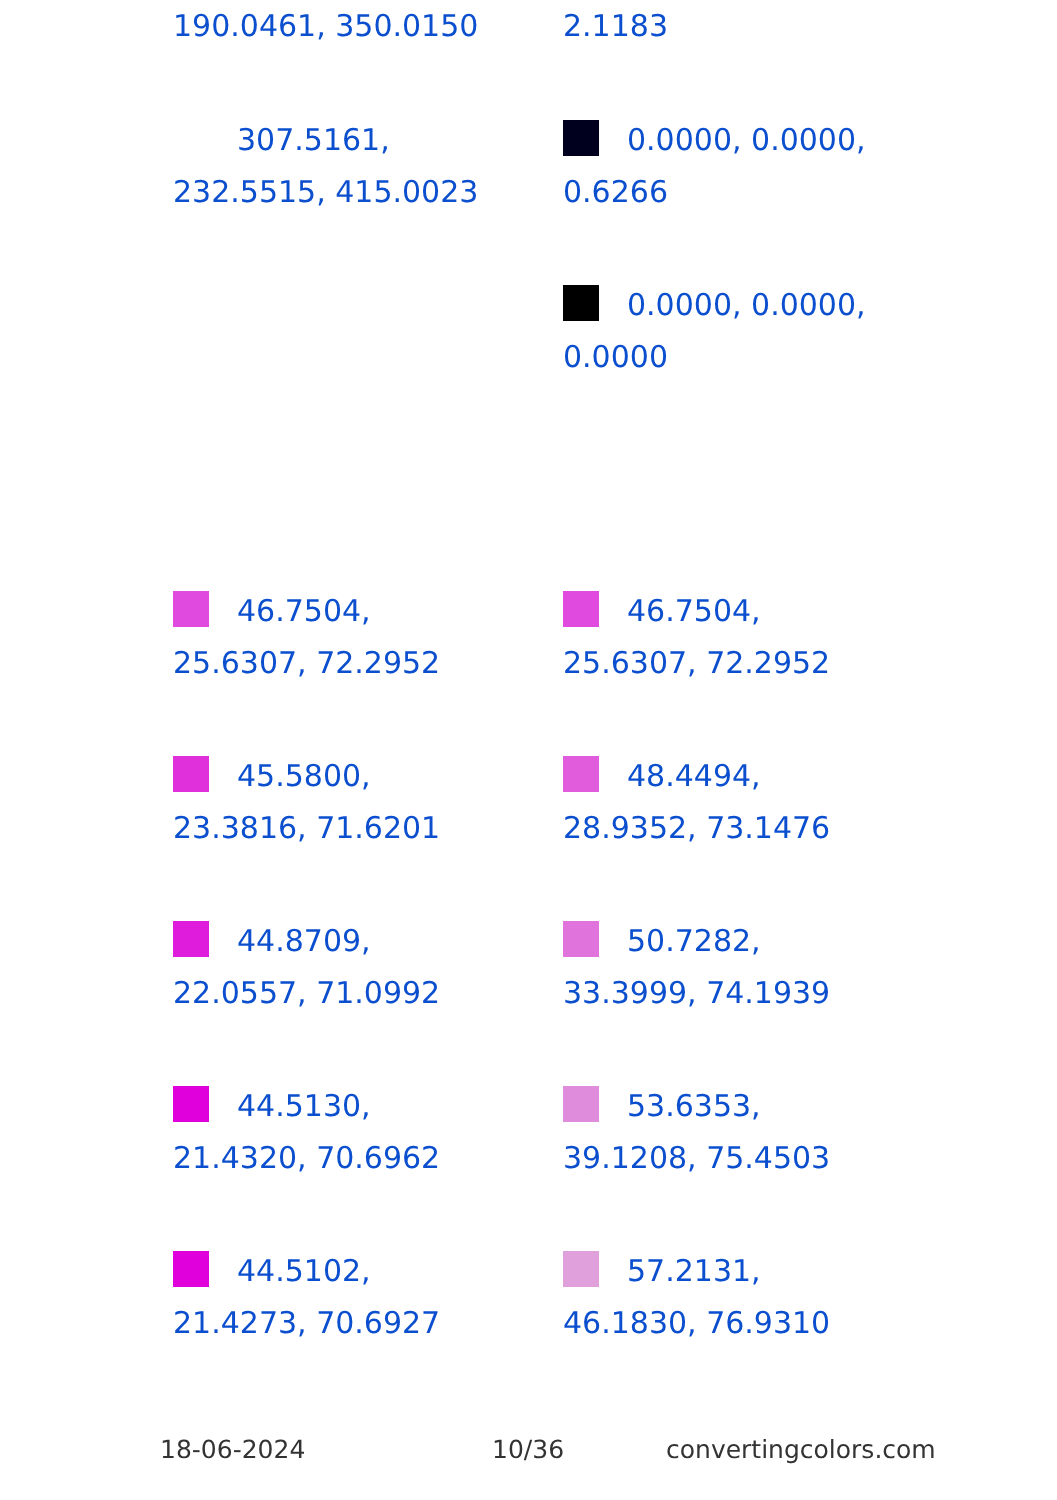190.0461, 350.0150 2.1183
307.5161, 232.5515, 415.0023
0.0000, 0.0000, 0.6266
0.0000, 0.0000, 0.0000
46.7504, 25.6307, 72.2952
46.7504, 25.6307, 72.2952
45.5800, 23.3816, 71.6201
48.4494, 28.9352, 73.1476
44.8709, 22.0557, 71.0992
50.7282, 33.3999, 74.1939
44.5130, 21.4320, 70.6962
53.6353, 39.1208, 75.4503
44.5102, 21.4273, 70.6927
57.2131, 46.1830, 76.9310
18-06-2024 10/36 convertingcolors.com